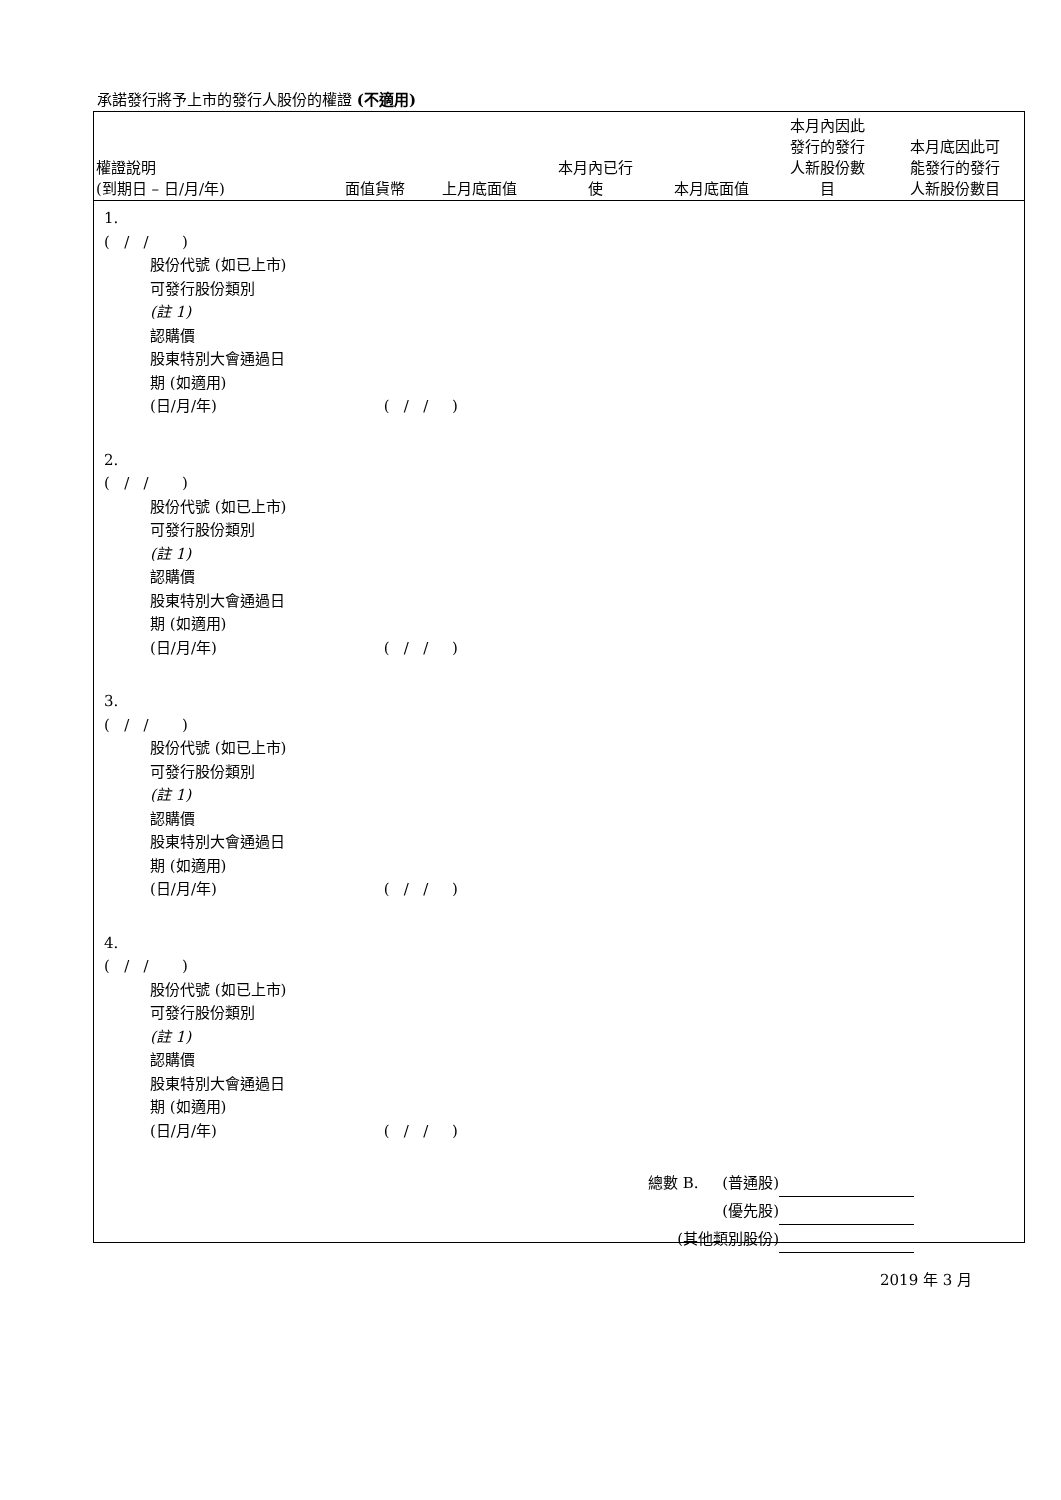承諾發行將予上市的發行人股份的權證 (不適用)
| 權證說明 (到期日 – 日/月/年) | 面值貨幣 | 上月底面值 | 本月內已行 使 | 本月底面值 | 本月內因此 發行的發行 人新股份數 目 | 本月底因此可 能發行的發行 人新股份數目 |
| --- | --- | --- | --- | --- | --- | --- |
1.
( / / )
股份代號 (如已上市)
可發行股份類別
(註 1)
認購價
股東特別大會通過日
期 (如適用)
(日/月/年) ( / / )
2.
( / / )
股份代號 (如已上市)
可發行股份類別
(註 1)
認購價
股東特別大會通過日
期 (如適用)
(日/月/年) ( / / )
3.
( / / )
股份代號 (如已上市)
可發行股份類別
(註 1)
認購價
股東特別大會通過日
期 (如適用)
(日/月/年) ( / / )
4.
( / / )
股份代號 (如已上市)
可發行股份類別
(註 1)
認購價
股東特別大會通過日
期 (如適用)
(日/月/年) ( / / )
總數 B. (普通股)
(優先股)
(其他類別股份)
2019 年 3 月